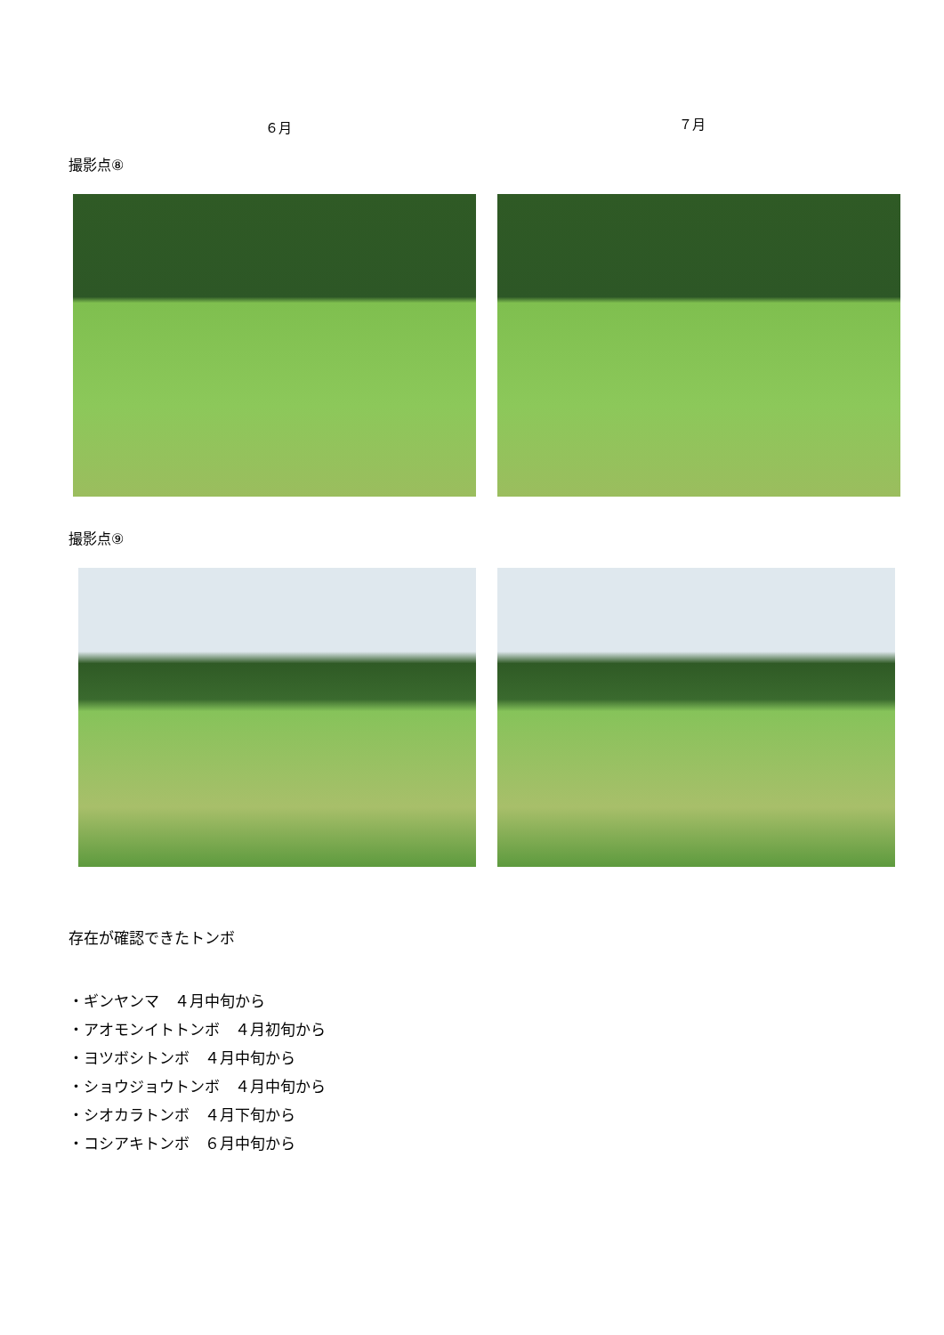６月
７月
撮影点⑧
撮影点⑨
存在が確認できたトンボ
・ギンヤンマ　４月中旬から
・アオモンイトトンボ　４月初旬から
・ヨツボシトンボ　４月中旬から
・ショウジョウトンボ　４月中旬から
・シオカラトンボ　４月下旬から
・コシアキトンボ　６月中旬から